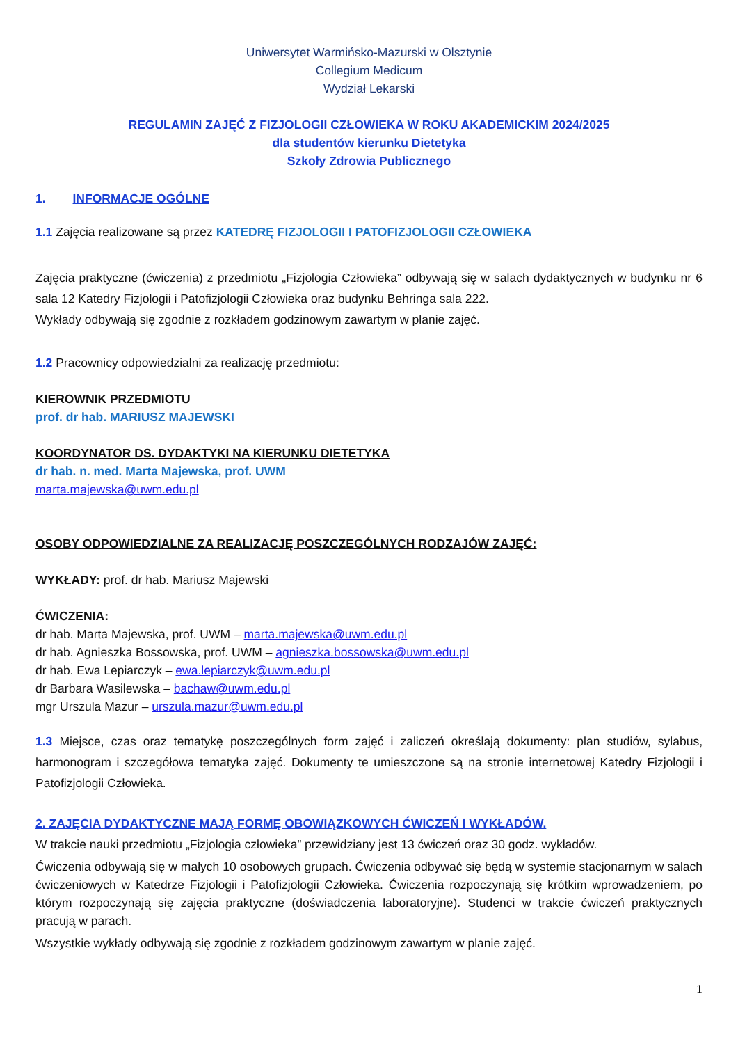Uniwersytet Warmińsko-Mazurski w Olsztynie
Collegium Medicum
Wydział Lekarski
REGULAMIN ZAJĘĆ Z FIZJOLOGII CZŁOWIEKA W ROKU AKADEMICKIM 2024/2025
dla studentów kierunku Dietetyka
Szkoły Zdrowia Publicznego
1. INFORMACJE OGÓLNE
1.1 Zajęcia realizowane są przez KATEDRĘ FIZJOLOGII I PATOFIZJOLOGII CZŁOWIEKA
Zajęcia praktyczne (ćwiczenia) z przedmiotu „Fizjologia Człowieka” odbywają się w salach dydaktycznych w budynku nr 6 sala 12 Katedry Fizjologii i Patofizjologii Człowieka oraz budynku Behringa sala 222.
Wykłady odbywają się zgodnie z rozkładem godzinowym zawartym w planie zajęć.
1.2 Pracownicy odpowiedzialni za realizację przedmiotu:
KIEROWNIK PRZEDMIOTU
prof. dr hab. MARIUSZ MAJEWSKI
KOORDYNATOR DS. DYDAKTYKI NA KIERUNKU DIETETYKA
dr hab. n. med. Marta Majewska, prof. UWM
marta.majewska@uwm.edu.pl
OSOBY ODPOWIEDZIALNE ZA REALIZACJĘ POSZCZEGÓLNYCH RODZAJÓW ZAJĘĆ:
WYKŁADY: prof. dr hab. Mariusz Majewski
ĆWICZENIA:
dr hab. Marta Majewska, prof. UWM – marta.majewska@uwm.edu.pl
dr hab. Agnieszka Bossowska, prof. UWM – agnieszka.bossowska@uwm.edu.pl
dr hab. Ewa Lepiarczyk – ewa.lepiarczyk@uwm.edu.pl
dr Barbara Wasilewska – bachaw@uwm.edu.pl
mgr Urszula Mazur – urszula.mazur@uwm.edu.pl
1.3 Miejsce, czas oraz tematykę poszczególnych form zajęć i zaliczeń określają dokumenty: plan studiów, sylabus, harmonogram i szczegółowa tematyka zajęć. Dokumenty te umieszczone są na stronie internetowej Katedry Fizjologii i Patofizjologii Człowieka.
2. ZAJĘCIA DYDAKTYCZNE MAJĄ FORMĘ OBOWIĄZKOWYCH ĆWICZEŃ I WYKŁADÓW.
W trakcie nauki przedmiotu „Fizjologia człowieka” przewidziany jest 13 ćwiczeń oraz 30 godz. wykładów.
Ćwiczenia odbywają się w małych 10 osobowych grupach. Ćwiczenia odbywać się będą w systemie stacjonarnym w salach ćwiczeniowych w Katedrze Fizjologii i Patofizjologii Człowieka. Ćwiczenia rozpoczynają się krótkim wprowadzeniem, po którym rozpoczynają się zajęcia praktyczne (doświadczenia laboratoryjne). Studenci w trakcie ćwiczeń praktycznych pracują w parach.
Wszystkie wykłady odbywają się zgodnie z rozkładem godzinowym zawartym w planie zajęć.
1